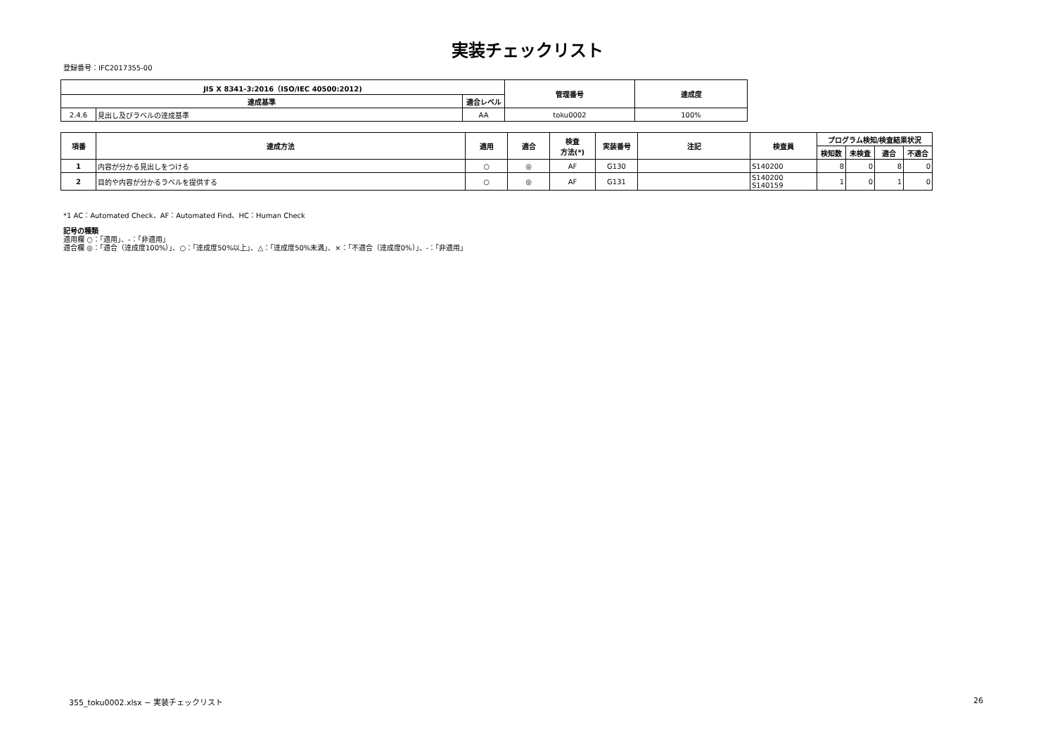実装チェックリスト
登録番号：IFC2017355-00
| JIS X 8341-3:2016（ISO/IEC 40500:2012) | | | 管理番号 | 達成度 |
| --- | --- | --- | --- | --- |
| 達成基準 | | 適合レベル | | |
| 2.4.6 | 見出し及びラベルの達成基準 | AA | toku0002 | 100% |
| 項番 | 達成方法 | 適用 | 適合 | 検査 方法(*) | 実装番号 | 注記 | 検査員 | プログラム検知/検査結果状況 | | | |
| --- | --- | --- | --- | --- | --- | --- | --- | --- | --- | --- | --- |
| | | | | | | | | 検知数 | 未検査 | 適合 | 不適合 |
| 1 | 内容が分かる見出しをつける | ○ | ◎ | AF | G130 | | S140200 | 8 | 0 | 8 | 0 |
| 2 | 目的や内容が分かるラベルを提供する | ○ | ◎ | AF | G131 | | S140200 S140159 | 1 | 0 | 1 | 0 |
*1 AC：Automated Check、AF：Automated Find、HC：Human Check
記号の種類
適用欄 ○：「適用」、-：「非適用」
適合欄 ◎：「適合（達成度100%）」、○：「達成度50%以上」、△：「達成度50%未満」、×：「不適合（達成度0%）」、-：「非適用」
355_toku0002.xlsx − 実装チェックリスト 26